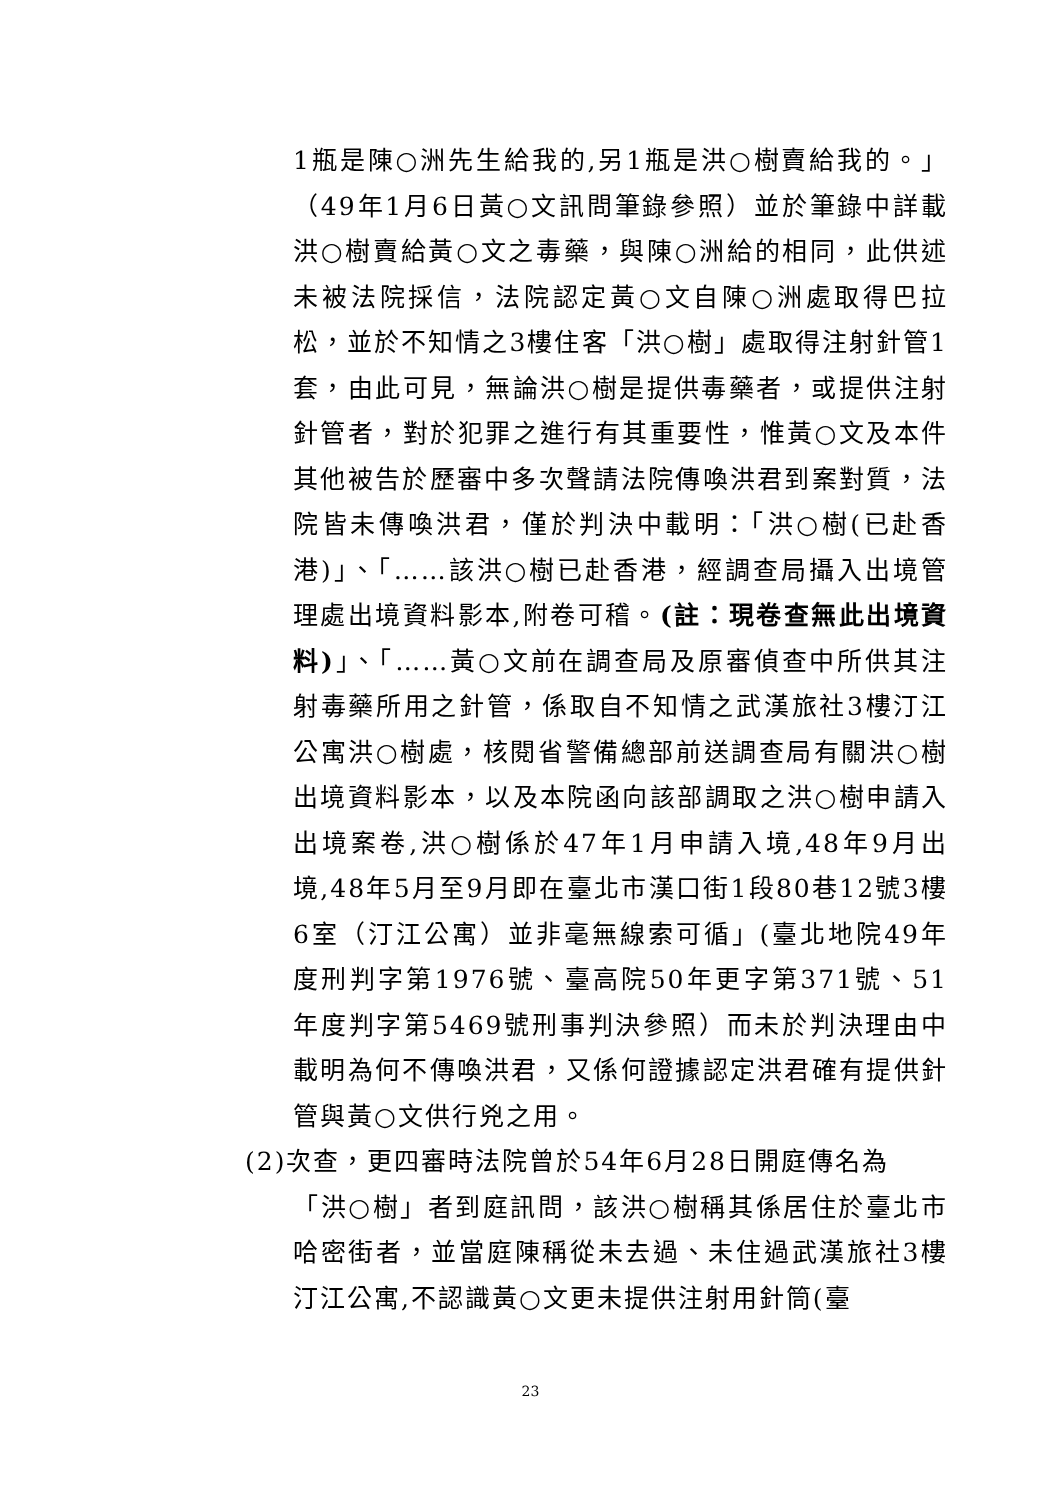1瓶是陳○洲先生給我的,另1瓶是洪○樹賣給我的。」（49年1月6日黃○文訊問筆錄參照）並於筆錄中詳載洪○樹賣給黃○文之毒藥，與陳○洲給的相同，此供述未被法院採信，法院認定黃○文自陳○洲處取得巴拉松，並於不知情之3樓住客「洪○樹」處取得注射針管1套，由此可見，無論洪○樹是提供毒藥者，或提供注射針管者，對於犯罪之進行有其重要性，惟黃○文及本件其他被告於歷審中多次聲請法院傳喚洪君到案對質，法院皆未傳喚洪君，僅於判決中載明：「洪○樹(已赴香港)」、「……該洪○樹已赴香港，經調查局攝入出境管理處出境資料影本,附卷可稽。(註：現卷查無此出境資料)」、「……黃○文前在調查局及原審偵查中所供其注射毒藥所用之針管，係取自不知情之武漢旅社3樓汀江公寓洪○樹處，核閱省警備總部前送調查局有關洪○樹出境資料影本，以及本院函向該部調取之洪○樹申請入出境案卷,洪○樹係於47年1月申請入境,48年9月出境,48年5月至9月即在臺北市漢口街1段80巷12號3樓6室（汀江公寓）並非毫無線索可循」(臺北地院49年度刑判字第1976號、臺高院50年更字第371號、51年度判字第5469號刑事判決參照）而未於判決理由中載明為何不傳喚洪君，又係何證據認定洪君確有提供針管與黃○文供行兇之用。
(2)次查，更四審時法院曾於54年6月28日開庭傳名為
「洪○樹」者到庭訊問，該洪○樹稱其係居住於臺北市哈密街者，並當庭陳稱從未去過、未住過武漢旅社3樓汀江公寓,不認識黃○文更未提供注射用針筒(臺
23